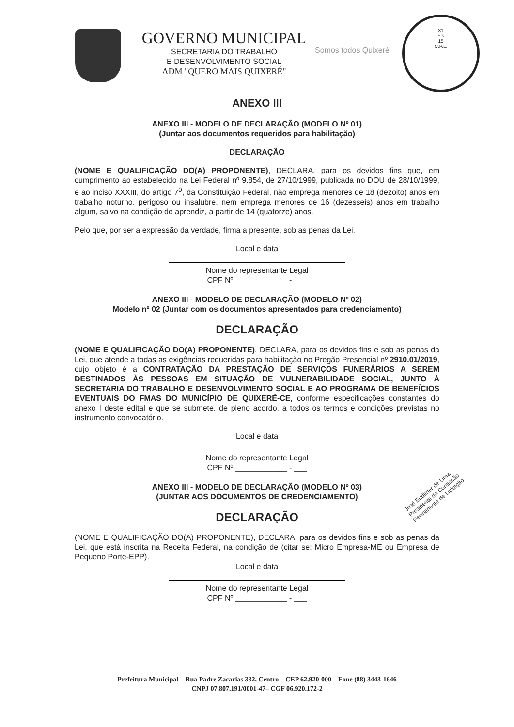GOVERNO MUNICIPAL
SECRETARIA DO TRABALHO
E DESENVOLVIMENTO SOCIAL
ADM "QUERO MAIS QUIXERÉ"
Somos todos Quixeré
31
Fls
15
C.P.L.
ANEXO III
ANEXO III - MODELO DE DECLARAÇÃO (MODELO Nº 01)
(Juntar aos documentos requeridos para habilitação)
DECLARAÇÃO
(NOME E QUALIFICAÇÃO DO(A) PROPONENTE), DECLARA, para os devidos fins que, em cumprimento ao estabelecido na Lei Federal nº 9.854, de 27/10/1999, publicada no DOU de 28/10/1999, e ao inciso XXXIII, do artigo 7<sup>0</sup>, da Constituição Federal, não emprega menores de 18 (dezoito) anos em trabalho noturno, perigoso ou insalubre, nem emprega menores de 16 (dezesseis) anos em trabalho algum, salvo na condição de aprendiz, a partir de 14 (quatorze) anos.
Pelo que, por ser a expressão da verdade, firma a presente, sob as penas da Lei.
Local e data
Nome do representante Legal
CPF Nº ____________ - ___
ANEXO III - MODELO DE DECLARAÇÃO (MODELO Nº 02)
Modelo nº 02 (Juntar com os documentos apresentados para credenciamento)
DECLARAÇÃO
(NOME E QUALIFICAÇÃO DO(A) PROPONENTE), DECLARA, para os devidos fins e sob as penas da Lei, que atende a todas as exigências requeridas para habilitação no Pregão Presencial nº 2910.01/2019, cujo objeto é a CONTRATAÇÃO DA PRESTAÇÃO DE SERVIÇOS FUNERÁRIOS A SEREM DESTINADOS ÀS PESSOAS EM SITUAÇÃO DE VULNERABILIDADE SOCIAL, JUNTO À SECRETARIA DO TRABALHO E DESENVOLVIMENTO SOCIAL E AO PROGRAMA DE BENEFÍCIOS EVENTUAIS DO FMAS DO MUNICÍPIO DE QUIXERÉ-CE, conforme especificações constantes do anexo I deste edital e que se submete, de pleno acordo, a todos os termos e condições previstas no instrumento convocatório.
Local e data
Nome do representante Legal
CPF Nº ____________ - ___
ANEXO III - MODELO DE DECLARAÇÃO (MODELO Nº 03)
(JUNTAR AOS DOCUMENTOS DE CREDENCIAMENTO)
DECLARAÇÃO
(NOME E QUALIFICAÇÃO DO(A) PROPONENTE), DECLARA, para os devidos fins e sob as penas da Lei, que está inscrita na Receita Federal, na condição de (citar se: Micro Empresa-ME ou Empresa de Pequeno Porte-EPP).
Local e data
Nome do representante Legal
CPF Nº ____________ - ___
José Eudimar de Lima
Presidente da Comissão
Permanente de Licitação
Prefeitura Municipal – Rua Padre Zacarias 332, Centro – CEP 62.920-000 – Fone (88) 3443-1646
CNPJ 07.807.191/0001-47– CGF 06.920.172-2